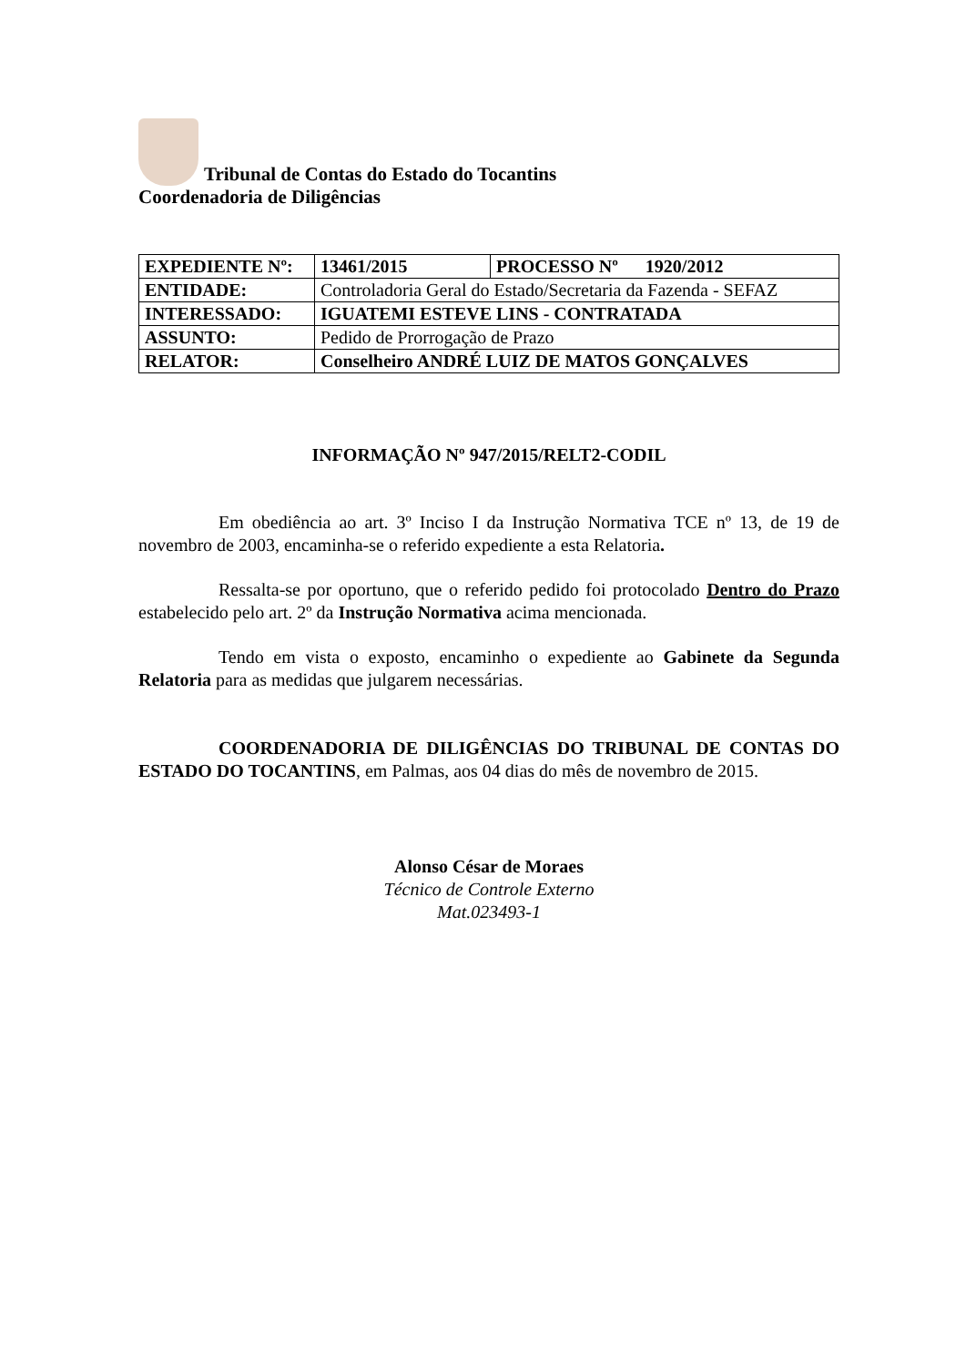Tribunal de Contas do Estado do Tocantins
Coordenadoria de Diligências
| EXPEDIENTE Nº: | 13461/2015 | PROCESSO Nº 1920/2012 |
| ENTIDADE: | Controladoria Geral do Estado/Secretaria da Fazenda - SEFAZ | |
| INTERESSADO: | IGUATEMI ESTEVE LINS - CONTRATADA | |
| ASSUNTO: | Pedido de Prorrogação de Prazo | |
| RELATOR: | Conselheiro ANDRÉ LUIZ DE MATOS GONÇALVES | |
INFORMAÇÃO Nº 947/2015/RELT2-CODIL
Em obediência ao art. 3º Inciso I da Instrução Normativa TCE nº 13, de 19 de novembro de 2003, encaminha-se o referido expediente a esta Relatoria.
Ressalta-se por oportuno, que o referido pedido foi protocolado Dentro do Prazo estabelecido pelo art. 2º da Instrução Normativa acima mencionada.
Tendo em vista o exposto, encaminho o expediente ao Gabinete da Segunda Relatoria para as medidas que julgarem necessárias.
COORDENADORIA DE DILIGÊNCIAS DO TRIBUNAL DE CONTAS DO ESTADO DO TOCANTINS, em Palmas, aos 04 dias do mês de novembro de 2015.
Alonso César de Moraes
Técnico de Controle Externo
Mat.023493-1